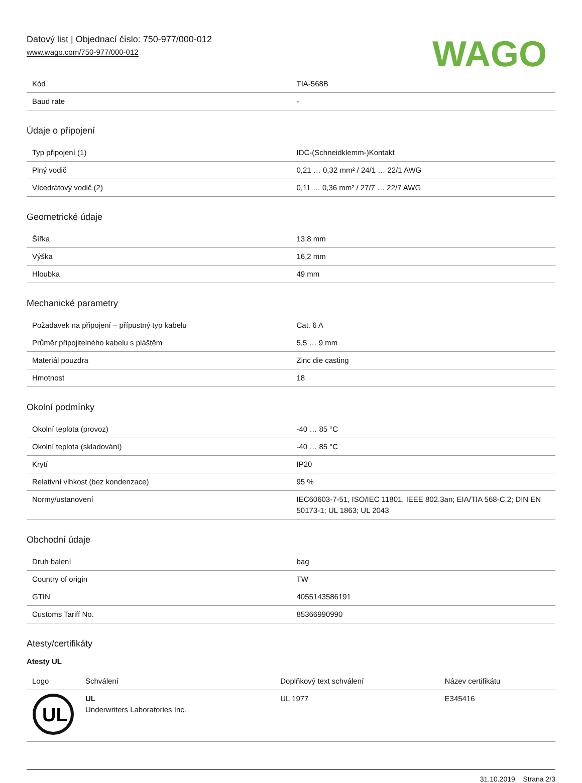Datový list | Objednací číslo: 750-977/000-012
www.wago.com/750-977/000-012
WAGO
| Kód | TIA-568B |
| Baud rate | - |
Údaje o připojení
| Typ připojení (1) | IDC-(Schneidklemm-)Kontakt |
| Plný vodič | 0,21 … 0,32 mm² / 24/1 … 22/1 AWG |
| Vícedrátový vodič (2) | 0,11 … 0,36 mm² / 27/7 … 22/7 AWG |
Geometrické údaje
| Šířka | 13,8 mm |
| Výška | 16,2 mm |
| Hloubka | 49 mm |
Mechanické parametry
| Požadavek na připojení – přípustný typ kabelu | Cat. 6 A |
| Průměr připojitelného kabelu s pláštěm | 5,5 … 9 mm |
| Materiál pouzdra | Zinc die casting |
| Hmotnost | 18 |
Okolní podmínky
| Okolní teplota (provoz) | -40 … 85 °C |
| Okolní teplota (skladování) | -40 … 85 °C |
| Krytí | IP20 |
| Relativní vlhkost (bez kondenzace) | 95 % |
| Normy/ustanovení | IEC60603-7-51, ISO/IEC 11801, IEEE 802.3an; EIA/TIA 568-C.2; DIN EN 50173-1; UL 1863; UL 2043 |
Obchodní údaje
| Druh balení | bag |
| Country of origin | TW |
| GTIN | 4055143586191 |
| Customs Tariff No. | 85366990990 |
Atesty/certifikáty
Atesty UL
| Logo | Schválení | Doplňkový text schválení | Název certifikátu |
| --- | --- | --- | --- |
| UL | UL Underwriters Laboratories Inc. | UL 1977 | E345416 |
31.10.2019 Strana 2/3